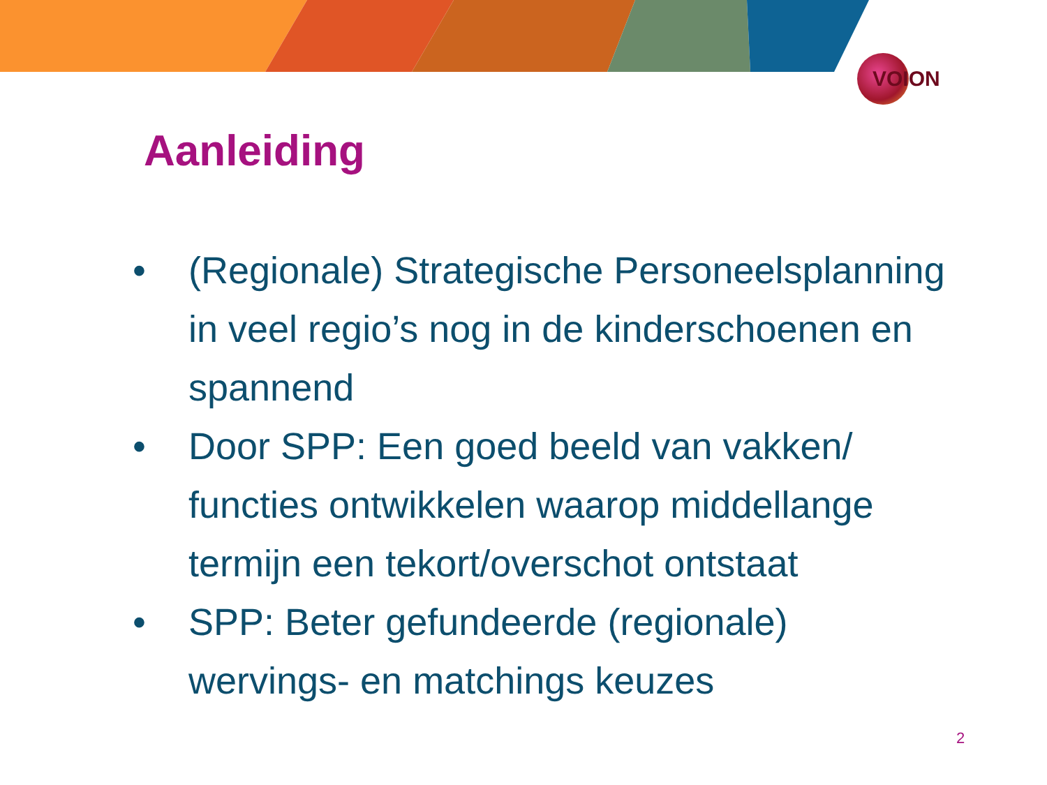VOION
Aanleiding
• (Regionale) Strategische Personeelsplanning in veel regio’s nog in de kinderschoenen en spannend
• Door SPP: Een goed beeld van vakken/ functies ontwikkelen waarop middellange termijn een tekort/overschot ontstaat
• SPP: Beter gefundeerde (regionale) wervings- en matchings keuzes
2